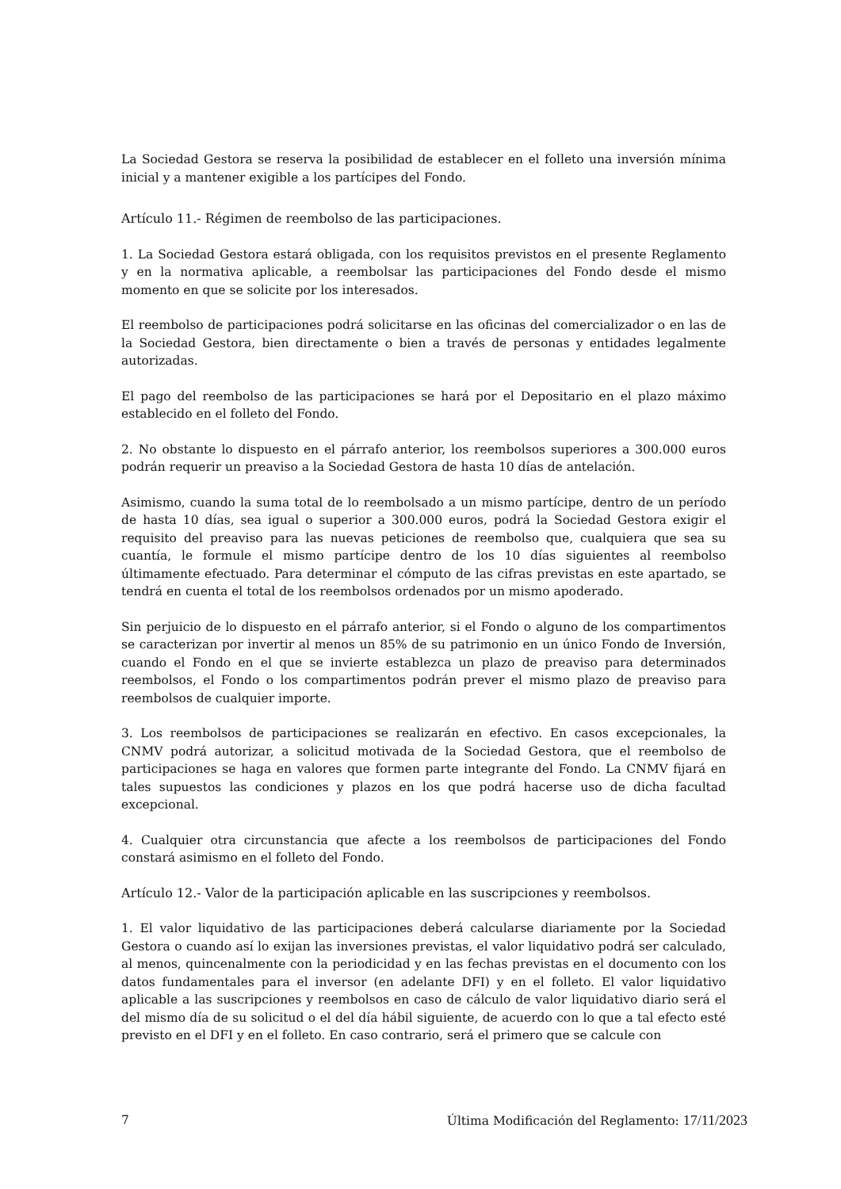La Sociedad Gestora se reserva la posibilidad de establecer en el folleto una inversión mínima inicial y a mantener exigible a los partícipes del Fondo.
Artículo 11.- Régimen de reembolso de las participaciones.
1. La Sociedad Gestora estará obligada, con los requisitos previstos en el presente Reglamento y en la normativa aplicable, a reembolsar las participaciones del Fondo desde el mismo momento en que se solicite por los interesados.
El reembolso de participaciones podrá solicitarse en las oficinas del comercializador o en las de la Sociedad Gestora, bien directamente o bien a través de personas y entidades legalmente autorizadas.
El pago del reembolso de las participaciones se hará por el Depositario en el plazo máximo establecido en el folleto del Fondo.
2. No obstante lo dispuesto en el párrafo anterior, los reembolsos superiores a 300.000 euros podrán requerir un preaviso a la Sociedad Gestora de hasta 10 días de antelación.
Asimismo, cuando la suma total de lo reembolsado a un mismo partícipe, dentro de un período de hasta 10 días, sea igual o superior a 300.000 euros, podrá la Sociedad Gestora exigir el requisito del preaviso para las nuevas peticiones de reembolso que, cualquiera que sea su cuantía, le formule el mismo partícipe dentro de los 10 días siguientes al reembolso últimamente efectuado. Para determinar el cómputo de las cifras previstas en este apartado, se tendrá en cuenta el total de los reembolsos ordenados por un mismo apoderado.
Sin perjuicio de lo dispuesto en el párrafo anterior, si el Fondo o alguno de los compartimentos se caracterizan por invertir al menos un 85% de su patrimonio en un único Fondo de Inversión, cuando el Fondo en el que se invierte establezca un plazo de preaviso para determinados reembolsos, el Fondo o los compartimentos podrán prever el mismo plazo de preaviso para reembolsos de cualquier importe.
3. Los reembolsos de participaciones se realizarán en efectivo. En casos excepcionales, la CNMV podrá autorizar, a solicitud motivada de la Sociedad Gestora, que el reembolso de participaciones se haga en valores que formen parte integrante del Fondo. La CNMV fijará en tales supuestos las condiciones y plazos en los que podrá hacerse uso de dicha facultad excepcional.
4. Cualquier otra circunstancia que afecte a los reembolsos de participaciones del Fondo constará asimismo en el folleto del Fondo.
Artículo 12.- Valor de la participación aplicable en las suscripciones y reembolsos.
1. El valor liquidativo de las participaciones deberá calcularse diariamente por la Sociedad Gestora o cuando así lo exijan las inversiones previstas, el valor liquidativo podrá ser calculado, al menos, quincenalmente con la periodicidad y en las fechas previstas en el documento con los datos fundamentales para el inversor (en adelante DFI) y en el folleto. El valor liquidativo aplicable a las suscripciones y reembolsos en caso de cálculo de valor liquidativo diario será el del mismo día de su solicitud o el del día hábil siguiente, de acuerdo con lo que a tal efecto esté previsto en el DFI y en el folleto. En caso contrario, será el primero que se calcule con
7 Última Modificación del Reglamento: 17/11/2023